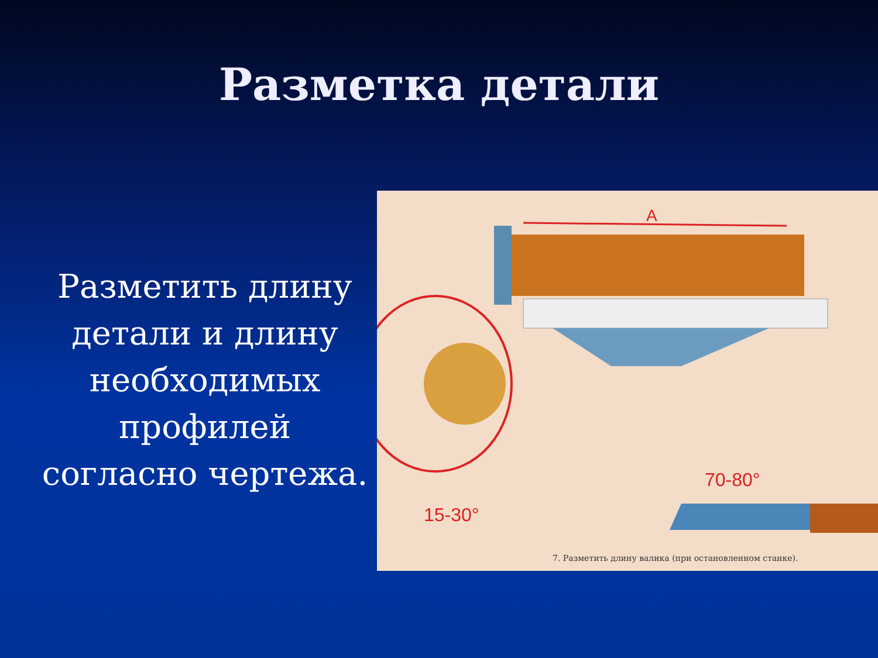Разметка детали
Разметить длину детали и длину необходимых профилей согласно чертежа.
А
15-30°
70-80°
7. Разметить длину валика (при остановленном станке).